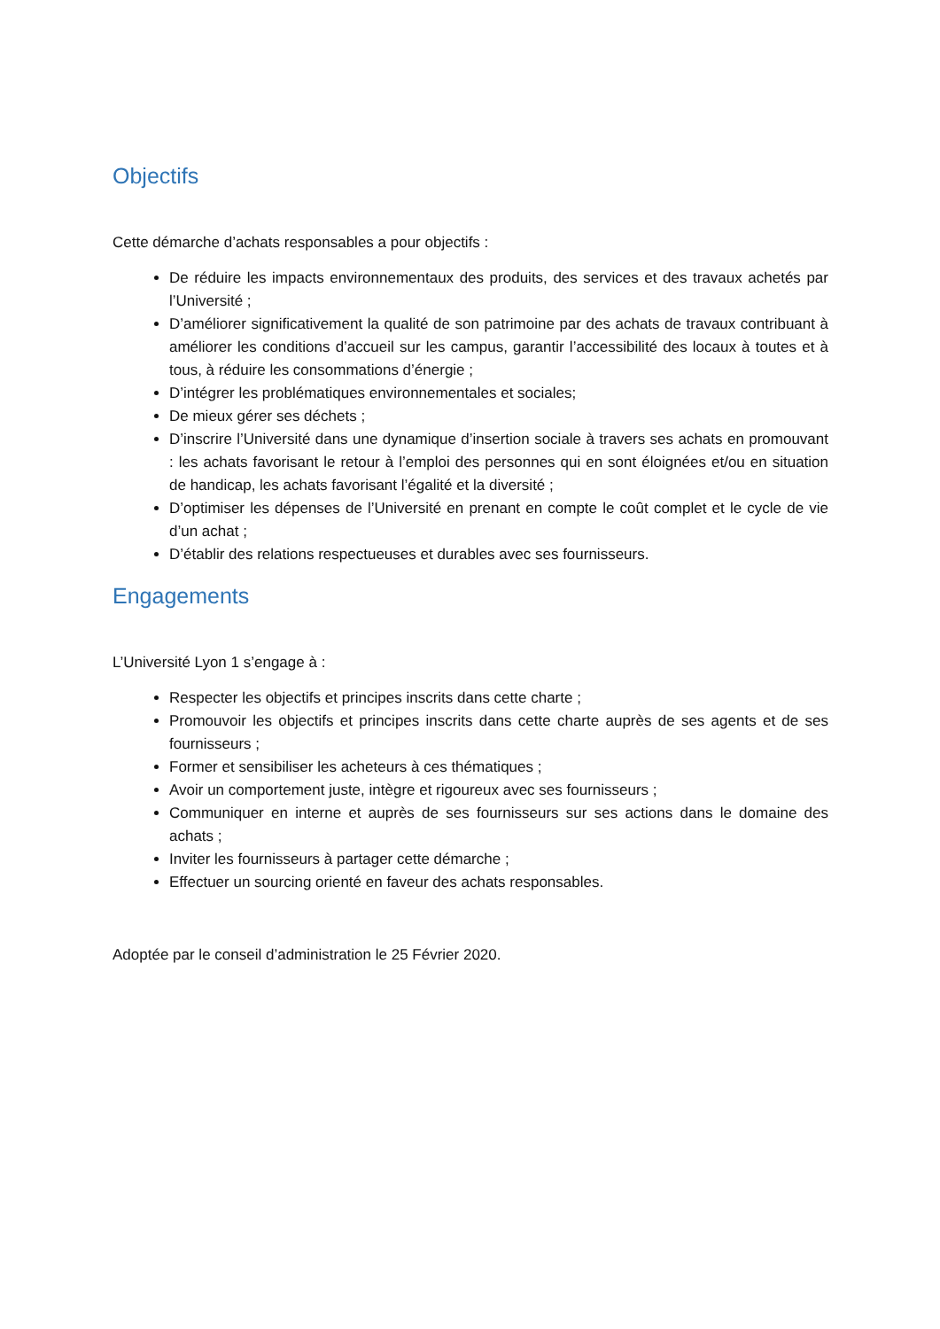Objectifs
Cette démarche d’achats responsables a pour objectifs :
De réduire les impacts environnementaux des produits, des services et des travaux achetés par l’Université ;
D’améliorer significativement la qualité de son patrimoine par des achats de travaux contribuant à améliorer les conditions d’accueil sur les campus, garantir l’accessibilité des locaux à toutes et à tous, à réduire les consommations d’énergie ;
D’intégrer les problématiques environnementales et sociales;
De mieux gérer ses déchets ;
D’inscrire l’Université dans une dynamique d’insertion sociale à travers ses achats en promouvant : les achats favorisant le retour à l’emploi des personnes qui en sont éloignées et/ou en situation de handicap, les achats favorisant l’égalité et la diversité ;
D’optimiser les dépenses de l’Université en prenant en compte le coût complet et le cycle de vie d’un achat ;
D’établir des relations respectueuses et durables avec ses fournisseurs.
Engagements
L’Université Lyon 1 s’engage à :
Respecter les objectifs et principes inscrits dans cette charte ;
Promouvoir les objectifs et principes inscrits dans cette charte auprès de ses agents et de ses fournisseurs ;
Former et sensibiliser les acheteurs à ces thématiques ;
Avoir un comportement juste, intègre et rigoureux avec ses fournisseurs ;
Communiquer en interne et auprès de ses fournisseurs sur ses actions dans le domaine des achats ;
Inviter les fournisseurs à partager cette démarche ;
Effectuer un sourcing orienté en faveur des achats responsables.
Adoptée par le conseil d’administration le 25 Février 2020.